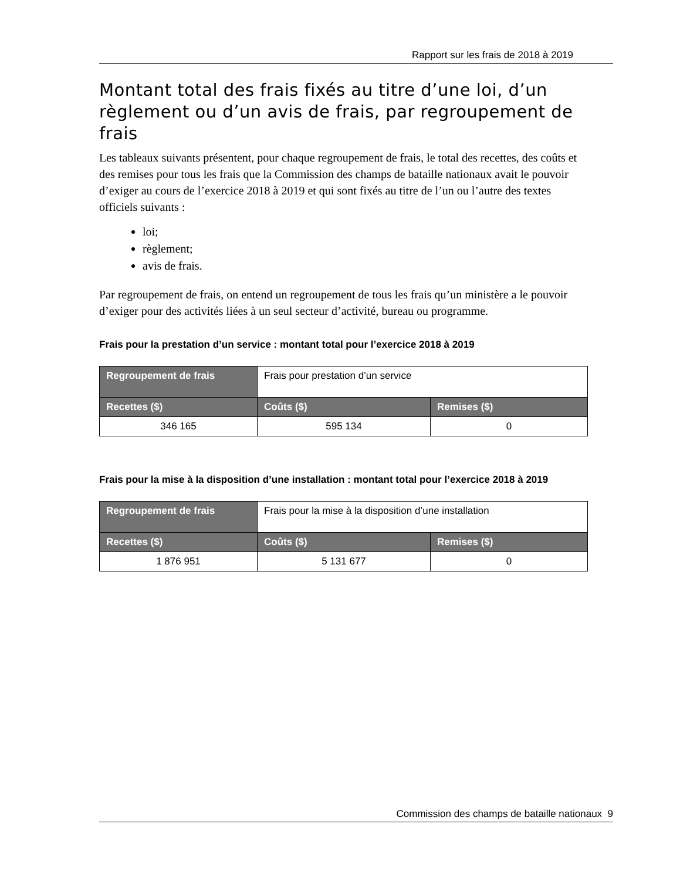Rapport sur les frais de 2018 à 2019
Montant total des frais fixés au titre d’une loi, d’un règlement ou d’un avis de frais, par regroupement de frais
Les tableaux suivants présentent, pour chaque regroupement de frais, le total des recettes, des coûts et des remises pour tous les frais que la Commission des champs de bataille nationaux avait le pouvoir d’exiger au cours de l’exercice 2018 à 2019 et qui sont fixés au titre de l’un ou l’autre des textes officiels suivants :
loi;
règlement;
avis de frais.
Par regroupement de frais, on entend un regroupement de tous les frais qu’un ministère a le pouvoir d’exiger pour des activités liées à un seul secteur d’activité, bureau ou programme.
Frais pour la prestation d’un service : montant total pour l’exercice 2018 à 2019
| Regroupement de frais | Frais pour prestation d’un service | |
| Recettes ($) | Coûts ($) | Remises ($) |
| 346 165 | 595 134 | 0 |
Frais pour la mise à la disposition d’une installation : montant total pour l’exercice 2018 à 2019
| Regroupement de frais | Frais pour la mise à la disposition d’une installation | |
| Recettes ($) | Coûts ($) | Remises ($) |
| 1 876 951 | 5 131 677 | 0 |
Commission des champs de bataille nationaux 9